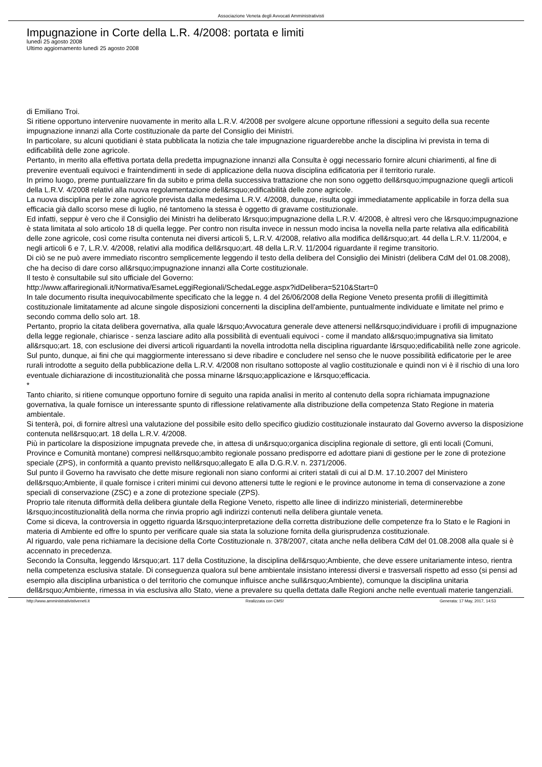Associazione Veneta degli Avvocati Amministrativisti
Impugnazione in Corte della L.R. 4/2008: portata e limiti
lunedì 25 agosto 2008
Ultimo aggiornamento lunedì 25 agosto 2008
di Emiliano Troi.
Si ritiene opportuno intervenire nuovamente in merito alla L.R.V. 4/2008 per svolgere alcune opportune riflessioni a seguito della sua recente impugnazione innanzi alla Corte costituzionale da parte del Consiglio dei Ministri.
In particolare, su alcuni quotidiani è stata pubblicata la notizia che tale impugnazione riguarderebbe anche la disciplina ivi prevista in tema di edificabilità delle zone agricole.
Pertanto, in merito alla effettiva portata della predetta impugnazione innanzi alla Consulta è oggi necessario fornire alcuni chiarimenti, al fine di prevenire eventuali equivoci e fraintendimenti in sede di applicazione della nuova disciplina edificatoria per il territorio rurale.
In primo luogo, preme puntualizzare fin da subito e prima della successiva trattazione che non sono oggetto dell&rsquo;impugnazione quegli articoli della L.R.V. 4/2008 relativi alla nuova regolamentazione dell&rsquo;edificabilità delle zone agricole.
La nuova disciplina per le zone agricole prevista dalla medesima L.R.V. 4/2008, dunque, risulta oggi immediatamente applicabile in forza della sua efficacia già dallo scorso mese di luglio, né tantomeno la stessa è oggetto di gravame costituzionale.
Ed infatti, seppur è vero che il Consiglio dei Ministri ha deliberato l&rsquo;impugnazione della L.R.V. 4/2008, è altresì vero che l&rsquo;impugnazione è stata limitata al solo articolo 18 di quella legge. Per contro non risulta invece in nessun modo incisa la novella nella parte relativa alla edificabilità delle zone agricole, così come risulta contenuta nei diversi articoli 5, L.R.V. 4/2008, relativo alla modifica dell&rsquo;art. 44 della L.R.V. 11/2004, e negli articoli 6 e 7, L.R.V. 4/2008, relativi alla modifica dell&rsquo;art. 48 della L.R.V. 11/2004 riguardante il regime transitorio.
Di ciò se ne può avere immediato riscontro semplicemente leggendo il testo della delibera del Consiglio dei Ministri (delibera CdM del 01.08.2008), che ha deciso di dare corso all&rsquo;impugnazione innanzi alla Corte costituzionale.
Il testo è consultabile sul sito ufficiale del Governo:
http://www.affariregionali.it/Normativa/EsameLeggiRegionali/SchedaLegge.aspx?idDelibera=5210&Start=0
In tale documento risulta inequivocabilmente specificato che la legge n. 4 del 26/06/2008 della Regione Veneto presenta profili di illegittimità costituzionale limitatamente ad alcune singole disposizioni concernenti la disciplina dell'ambiente, puntualmente individuate e limitate nel primo e secondo comma dello solo art. 18.
Pertanto, proprio la citata delibera governativa, alla quale l&rsquo;Avvocatura generale deve attenersi nell&rsquo;individuare i profili di impugnazione della legge regionale, chiarisce - senza lasciare adito alla possibilità di eventuali equivoci - come il mandato all&rsquo;impugnativa sia limitato all&rsquo;art. 18, con esclusione dei diversi articoli riguardanti la novella introdotta nella disciplina riguardante l&rsquo;edificabilità nelle zone agricole.
Sul punto, dunque, ai fini che qui maggiormente interessano si deve ribadire e concludere nel senso che le nuove possibilità edificatorie per le aree rurali introdotte a seguito della pubblicazione della L.R.V. 4/2008 non risultano sottoposte al vaglio costituzionale e quindi non vi è il rischio di una loro eventuale dichiarazione di incostituzionalità che possa minarne l&rsquo;applicazione e l&rsquo;efficacia.
*
Tanto chiarito, si ritiene comunque opportuno fornire di seguito una rapida analisi in merito al contenuto della sopra richiamata impugnazione governativa, la quale fornisce un interessante spunto di riflessione relativamente alla distribuzione della competenza Stato Regione in materia ambientale.
Si tenterà, poi, di fornire altresì una valutazione del possibile esito dello specifico giudizio costituzionale instaurato dal Governo avverso la disposizione contenuta nell&rsquo;art. 18 della L.R.V. 4/2008.
Più in particolare la disposizione impugnata prevede che, in attesa di un&rsquo;organica disciplina regionale di settore, gli enti locali (Comuni, Province e Comunità montane) compresi nell&rsquo;ambito regionale possano predisporre ed adottare piani di gestione per le zone di protezione speciale (ZPS), in conformità a quanto previsto nell&rsquo;allegato E alla D.G.R.V. n. 2371/2006.
Sul punto il Governo ha ravvisato che dette misure regionali non siano conformi ai criteri statali di cui al D.M. 17.10.2007 del Ministero dell&rsquo;Ambiente, il quale fornisce i criteri minimi cui devono attenersi tutte le regioni e le province autonome in tema di conservazione a zone speciali di conservazione (ZSC) e a zone di protezione speciale (ZPS).
Proprio tale ritenuta difformità della delibera giuntale della Regione Veneto, rispetto alle linee di indirizzo ministeriali, determinerebbe l&rsquo;incostituzionalità della norma che rinvia proprio agli indirizzi contenuti nella delibera giuntale veneta.
Come si diceva, la controversia in oggetto riguarda l&rsquo;interpretazione della corretta distribuzione delle competenze fra lo Stato e le Ragioni in materia di Ambiente ed offre lo spunto per verificare quale sia stata la soluzione fornita della giurisprudenza costituzionale.
Al riguardo, vale pena richiamare la decisione della Corte Costituzionale n. 378/2007, citata anche nella delibera CdM del 01.08.2008 alla quale si è accennato in precedenza.
Secondo la Consulta, leggendo l&rsquo;art. 117 della Costituzione, la disciplina dell&rsquo;Ambiente, che deve essere unitariamente inteso, rientra nella competenza esclusiva statale. Di conseguenza qualora sul bene ambientale insistano interessi diversi e trasversali rispetto ad esso (si pensi ad esempio alla disciplina urbanistica o del territorio che comunque influisce anche sull&rsquo;Ambiente), comunque la disciplina unitaria dell&rsquo;Ambiente, rimessa in via esclusiva allo Stato, viene a prevalere su quella dettata dalle Regioni anche nelle eventuali materie tangenziali.
http://www.amministrativistiveneti.it Realizzata con CMS! Generata: 17 May, 2017, 14:53